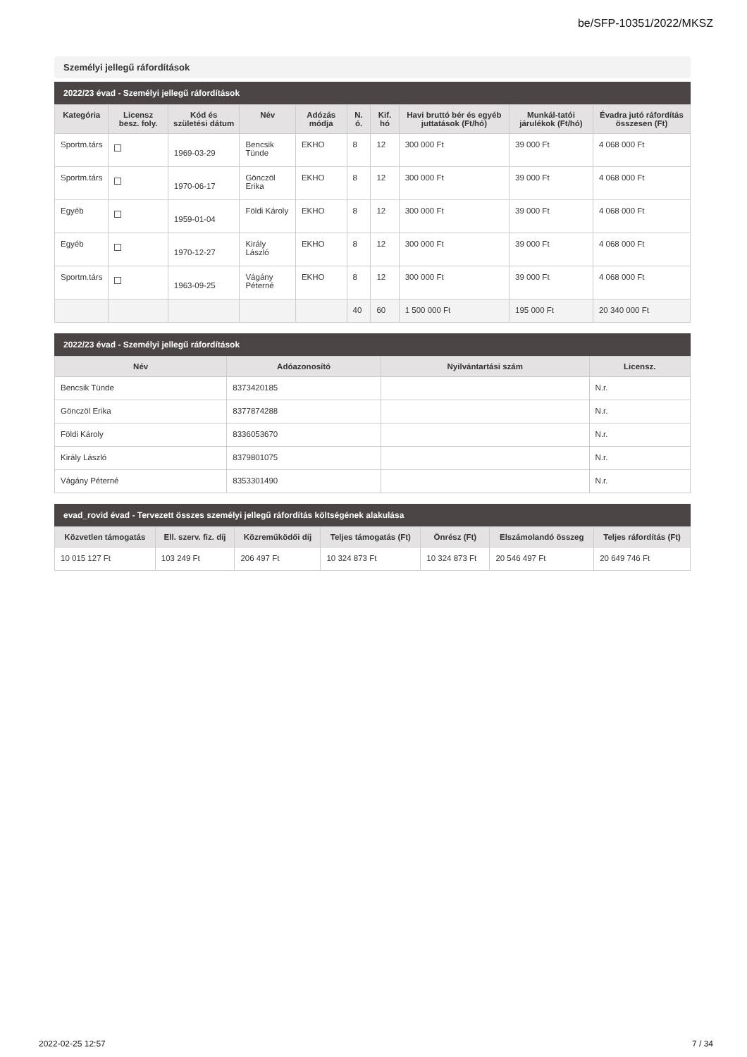be/SFP-10351/2022/MKSZ
Személyi jellegű ráfordítások
2022/23 évad - Személyi jellegű ráfordítások
| Kategória | Licensz besz. foly. | Kód és születési dátum | Név | Adózás módja | N. ó. | Kif. hó | Havi bruttó bér és egyéb juttatások (Ft/hó) | Munkál-tatói járulékok (Ft/hó) | Évadra jutó ráfordítás összesen (Ft) |
| --- | --- | --- | --- | --- | --- | --- | --- | --- | --- |
| Sportm.társ | | 1969-03-29 | Bencsik Tünde | EKHO | 8 | 12 | 300 000 Ft | 39 000 Ft | 4 068 000 Ft |
| Sportm.társ | | 1970-06-17 | Gönczöl Erika | EKHO | 8 | 12 | 300 000 Ft | 39 000 Ft | 4 068 000 Ft |
| Egyéb | | 1959-01-04 | Földi Károly | EKHO | 8 | 12 | 300 000 Ft | 39 000 Ft | 4 068 000 Ft |
| Egyéb | | 1970-12-27 | Király László | EKHO | 8 | 12 | 300 000 Ft | 39 000 Ft | 4 068 000 Ft |
| Sportm.társ | | 1963-09-25 | Vágány Péterné | EKHO | 8 | 12 | 300 000 Ft | 39 000 Ft | 4 068 000 Ft |
| | | | | | 40 | 60 | 1 500 000 Ft | 195 000 Ft | 20 340 000 Ft |
2022/23 évad - Személyi jellegű ráfordítások
| Név | Adóazonosító | Nyilvántartási szám | Licensz. |
| --- | --- | --- | --- |
| Bencsik Tünde | 8373420185 | | N.r. |
| Gönczöl Erika | 8377874288 | | N.r. |
| Földi Károly | 8336053670 | | N.r. |
| Király László | 8379801075 | | N.r. |
| Vágány Péterné | 8353301490 | | N.r. |
evad_rovid évad - Tervezett összes személyi jellegű ráfordítás költségének alakulása
| Közvetlen támogatás | Ell. szerv. fiz. díj | Közreműködői díj | Teljes támogatás (Ft) | Önrész (Ft) | Elszámolandó összeg | Teljes ráfordítás (Ft) |
| --- | --- | --- | --- | --- | --- | --- |
| 10 015 127 Ft | 103 249 Ft | 206 497 Ft | 10 324 873 Ft | 10 324 873 Ft | 20 546 497 Ft | 20 649 746 Ft |
2022-02-25 12:57 7 / 34